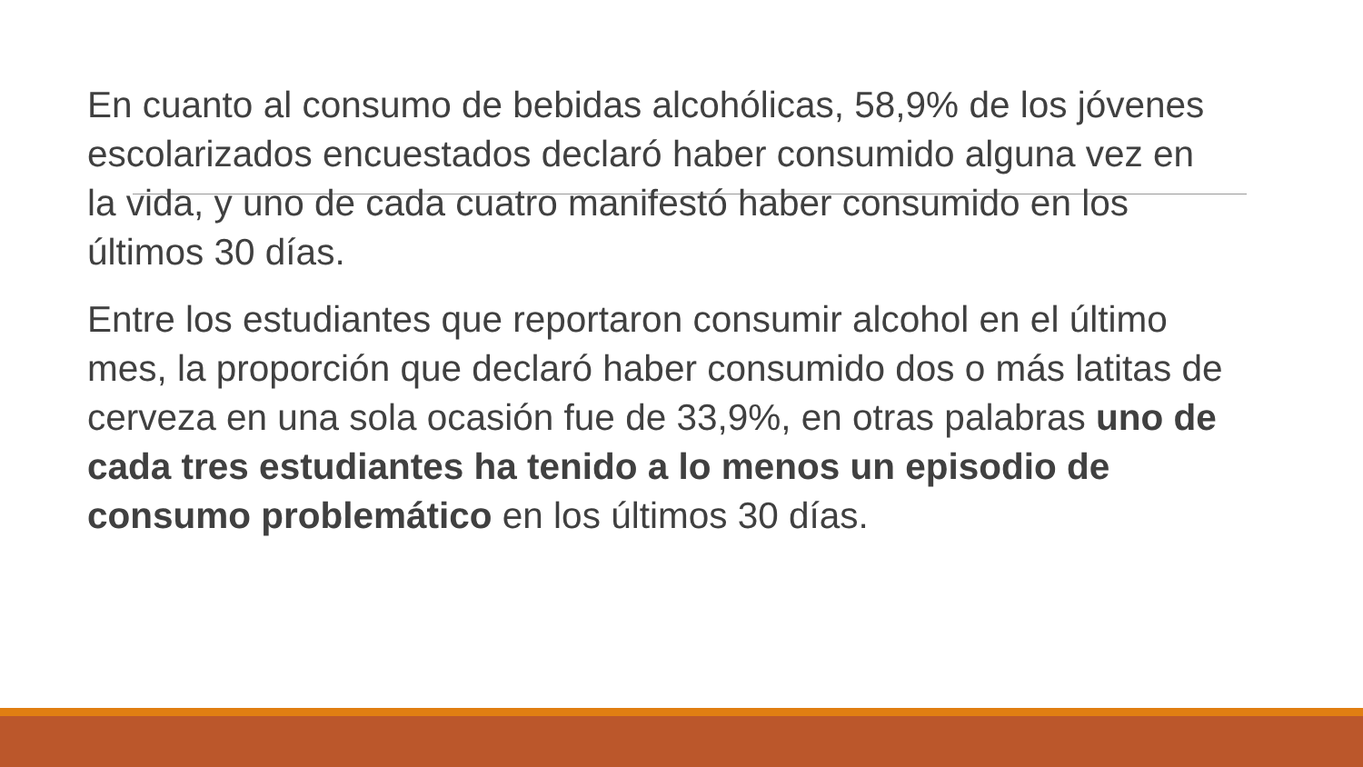En cuanto al consumo de bebidas alcohólicas, 58,9% de los jóvenes escolarizados encuestados declaró haber consumido alguna vez en la vida, y uno de cada cuatro manifestó haber consumido en los últimos 30 días.
Entre los estudiantes que reportaron consumir alcohol en el último mes, la proporción que declaró haber consumido dos o más latitas de cerveza en una sola ocasión fue de 33,9%, en otras palabras uno de cada tres estudiantes ha tenido a lo menos un episodio de consumo problemático en los últimos 30 días.